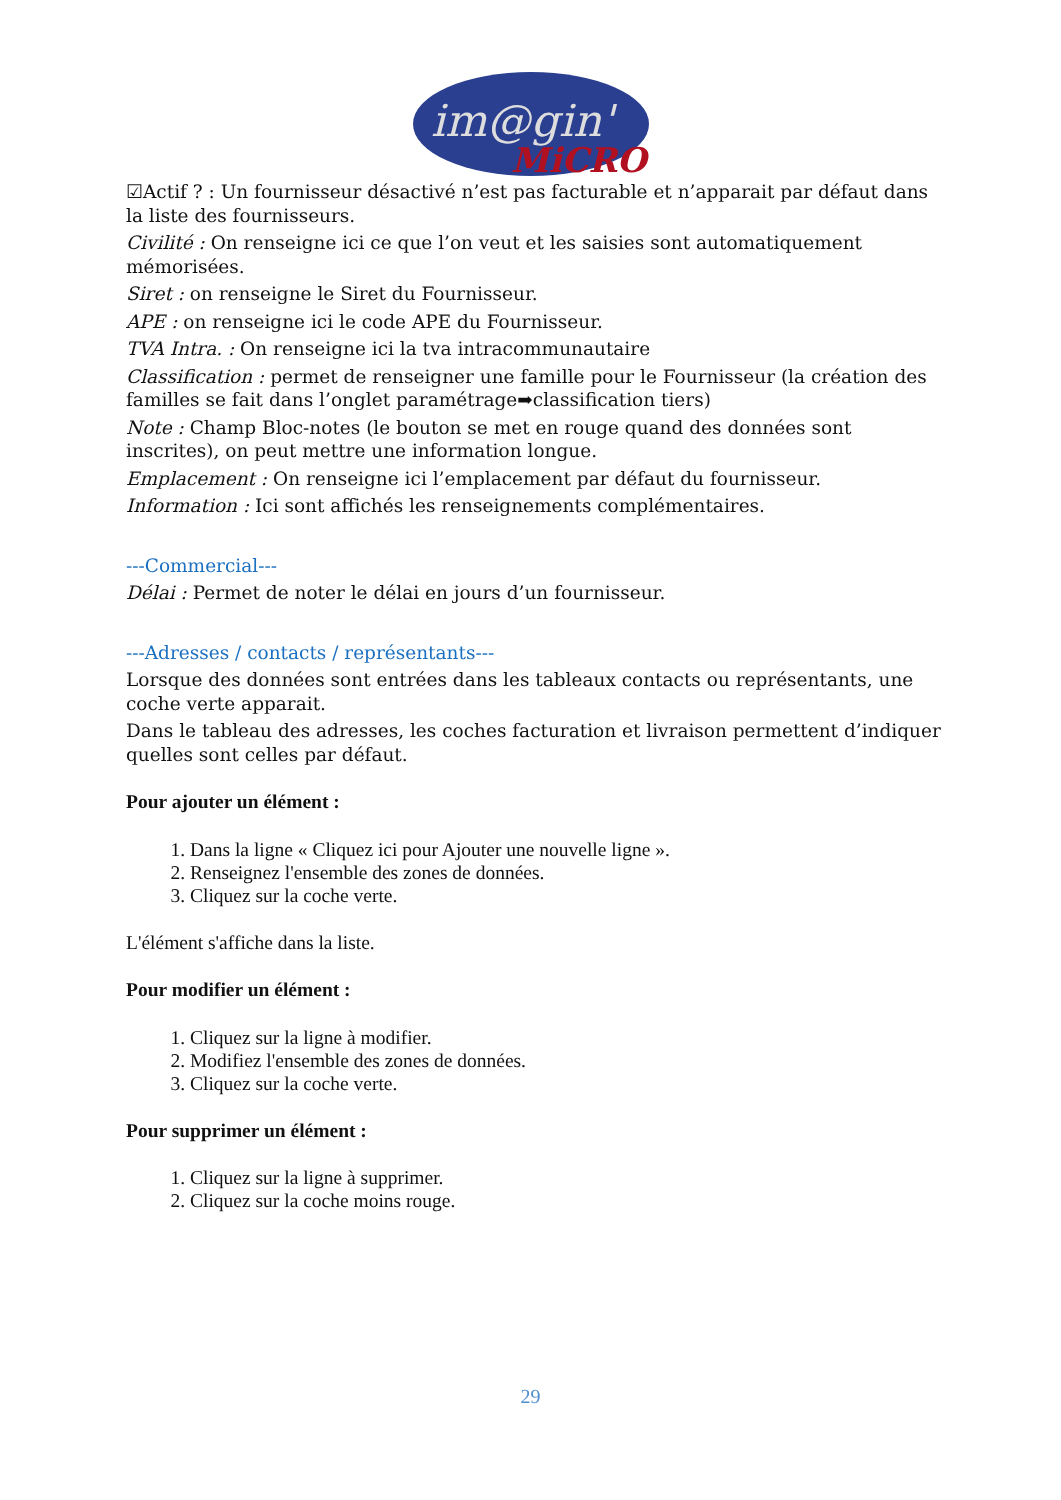im@gin'
MiCRO
☑Actif ? : Un fournisseur désactivé n’est pas facturable et n’apparait par défaut dans la liste des fournisseurs.
Civilité : On renseigne ici ce que l’on veut et les saisies sont automatiquement mémorisées.
Siret : on renseigne le Siret du Fournisseur.
APE : on renseigne ici le code APE du Fournisseur.
TVA Intra. : On renseigne ici la tva intracommunautaire
Classification : permet de renseigner une famille pour le Fournisseur (la création des familles se fait dans l’onglet paramétrage➡classification tiers)
Note : Champ Bloc-notes (le bouton se met en rouge quand des données sont inscrites), on peut mettre une information longue.
Emplacement : On renseigne ici l’emplacement par défaut du fournisseur.
Information : Ici sont affichés les renseignements complémentaires.
---Commercial---
Délai : Permet de noter le délai en jours d’un fournisseur.
---Adresses / contacts / représentants---
Lorsque des données sont entrées dans les tableaux contacts ou représentants, une coche verte apparait.
Dans le tableau des adresses, les coches facturation et livraison permettent d’indiquer quelles sont celles par défaut.
Pour ajouter un élément :
1. Dans la ligne « Cliquez ici pour Ajouter une nouvelle ligne ».
2. Renseignez l'ensemble des zones de données.
3. Cliquez sur la coche verte.
L'élément s'affiche dans la liste.
Pour modifier un élément :
1. Cliquez sur la ligne à modifier.
2. Modifiez l'ensemble des zones de données.
3. Cliquez sur la coche verte.
Pour supprimer un élément :
1. Cliquez sur la ligne à supprimer.
2. Cliquez sur la coche moins rouge.
29